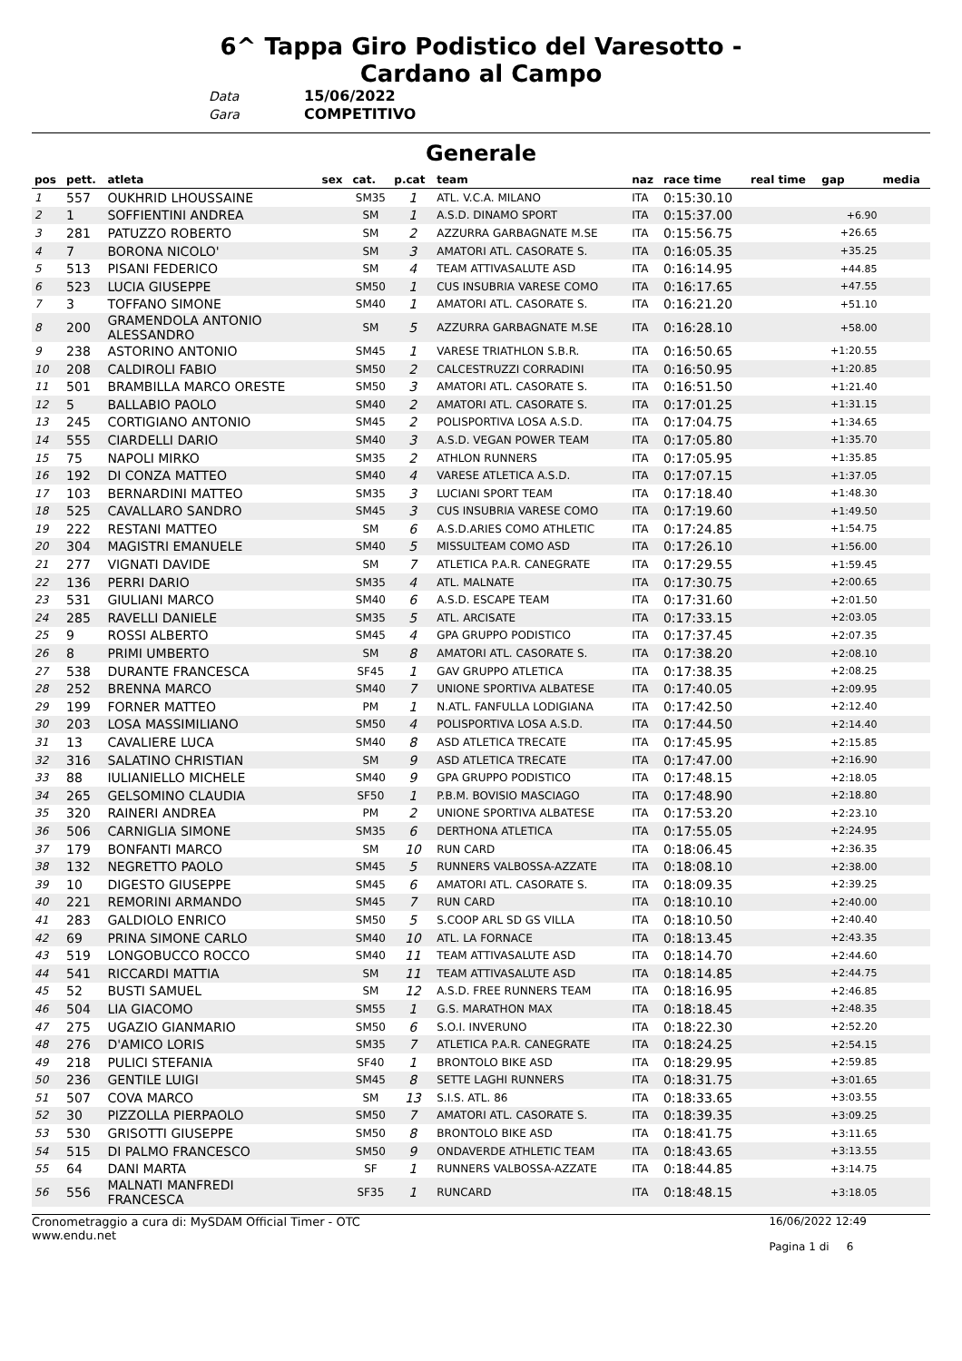6^ Tappa Giro Podistico del Varesotto -
Cardano al Campo
Data 15/06/2022
Gara COMPETITIVO
Generale
| pos | pett. | atleta | sex | cat. | p.cat | team | naz | race time | real time | gap | media |
| --- | --- | --- | --- | --- | --- | --- | --- | --- | --- | --- | --- |
| 1 | 557 | OUKHRID LHOUSSAINE | | SM35 | 1 | ATL. V.C.A. MILANO | ITA | 0:15:30.10 | | | |
| 2 | 1 | SOFFIENTINI ANDREA | | SM | 1 | A.S.D. DINAMO SPORT | ITA | 0:15:37.00 | | +6.90 | |
| 3 | 281 | PATUZZO ROBERTO | | SM | 2 | AZZURRA GARBAGNATE M.SE | ITA | 0:15:56.75 | | +26.65 | |
| 4 | 7 | BORONA NICOLO' | | SM | 3 | AMATORI ATL. CASORATE S. | ITA | 0:16:05.35 | | +35.25 | |
| 5 | 513 | PISANI FEDERICO | | SM | 4 | TEAM ATTIVASALUTE ASD | ITA | 0:16:14.95 | | +44.85 | |
| 6 | 523 | LUCIA GIUSEPPE | | SM50 | 1 | CUS INSUBRIA VARESE COMO | ITA | 0:16:17.65 | | +47.55 | |
| 7 | 3 | TOFFANO SIMONE | | SM40 | 1 | AMATORI ATL. CASORATE S. | ITA | 0:16:21.20 | | +51.10 | |
| 8 | 200 | GRAMENDOLA ANTONIO ALESSANDRO | | SM | 5 | AZZURRA GARBAGNATE M.SE | ITA | 0:16:28.10 | | +58.00 | |
| 9 | 238 | ASTORINO ANTONIO | | SM45 | 1 | VARESE TRIATHLON S.B.R. | ITA | 0:16:50.65 | | +1:20.55 | |
| 10 | 208 | CALDIROLI FABIO | | SM50 | 2 | CALCESTRUZZI CORRADINI | ITA | 0:16:50.95 | | +1:20.85 | |
| 11 | 501 | BRAMBILLA MARCO ORESTE | | SM50 | 3 | AMATORI ATL. CASORATE S. | ITA | 0:16:51.50 | | +1:21.40 | |
| 12 | 5 | BALLABIO PAOLO | | SM40 | 2 | AMATORI ATL. CASORATE S. | ITA | 0:17:01.25 | | +1:31.15 | |
| 13 | 245 | CORTIGIANO ANTONIO | | SM45 | 2 | POLISPORTIVA LOSA A.S.D. | ITA | 0:17:04.75 | | +1:34.65 | |
| 14 | 555 | CIARDELLI DARIO | | SM40 | 3 | A.S.D. VEGAN POWER TEAM | ITA | 0:17:05.80 | | +1:35.70 | |
| 15 | 75 | NAPOLI MIRKO | | SM35 | 2 | ATHLON RUNNERS | ITA | 0:17:05.95 | | +1:35.85 | |
| 16 | 192 | DI CONZA MATTEO | | SM40 | 4 | VARESE ATLETICA A.S.D. | ITA | 0:17:07.15 | | +1:37.05 | |
| 17 | 103 | BERNARDINI MATTEO | | SM35 | 3 | LUCIANI SPORT TEAM | ITA | 0:17:18.40 | | +1:48.30 | |
| 18 | 525 | CAVALLARO SANDRO | | SM45 | 3 | CUS INSUBRIA VARESE COMO | ITA | 0:17:19.60 | | +1:49.50 | |
| 19 | 222 | RESTANI MATTEO | | SM | 6 | A.S.D.ARIES COMO ATHLETIC | ITA | 0:17:24.85 | | +1:54.75 | |
| 20 | 304 | MAGISTRI EMANUELE | | SM40 | 5 | MISSULTEAM COMO ASD | ITA | 0:17:26.10 | | +1:56.00 | |
| 21 | 277 | VIGNATI DAVIDE | | SM | 7 | ATLETICA P.A.R. CANEGRATE | ITA | 0:17:29.55 | | +1:59.45 | |
| 22 | 136 | PERRI DARIO | | SM35 | 4 | ATL. MALNATE | ITA | 0:17:30.75 | | +2:00.65 | |
| 23 | 531 | GIULIANI MARCO | | SM40 | 6 | A.S.D. ESCAPE TEAM | ITA | 0:17:31.60 | | +2:01.50 | |
| 24 | 285 | RAVELLI DANIELE | | SM35 | 5 | ATL. ARCISATE | ITA | 0:17:33.15 | | +2:03.05 | |
| 25 | 9 | ROSSI ALBERTO | | SM45 | 4 | GPA GRUPPO PODISTICO | ITA | 0:17:37.45 | | +2:07.35 | |
| 26 | 8 | PRIMI UMBERTO | | SM | 8 | AMATORI ATL. CASORATE S. | ITA | 0:17:38.20 | | +2:08.10 | |
| 27 | 538 | DURANTE FRANCESCA | | SF45 | 1 | GAV GRUPPO ATLETICA | ITA | 0:17:38.35 | | +2:08.25 | |
| 28 | 252 | BRENNA MARCO | | SM40 | 7 | UNIONE SPORTIVA ALBATESE | ITA | 0:17:40.05 | | +2:09.95 | |
| 29 | 199 | FORNER MATTEO | | PM | 1 | N.ATL. FANFULLA LODIGIANA | ITA | 0:17:42.50 | | +2:12.40 | |
| 30 | 203 | LOSA MASSIMILIANO | | SM50 | 4 | POLISPORTIVA LOSA A.S.D. | ITA | 0:17:44.50 | | +2:14.40 | |
| 31 | 13 | CAVALIERE LUCA | | SM40 | 8 | ASD ATLETICA TRECATE | ITA | 0:17:45.95 | | +2:15.85 | |
| 32 | 316 | SALATINO CHRISTIAN | | SM | 9 | ASD ATLETICA TRECATE | ITA | 0:17:47.00 | | +2:16.90 | |
| 33 | 88 | IULIANIELLO MICHELE | | SM40 | 9 | GPA GRUPPO PODISTICO | ITA | 0:17:48.15 | | +2:18.05 | |
| 34 | 265 | GELSOMINO CLAUDIA | | SF50 | 1 | P.B.M. BOVISIO MASCIAGO | ITA | 0:17:48.90 | | +2:18.80 | |
| 35 | 320 | RAINERI ANDREA | | PM | 2 | UNIONE SPORTIVA ALBATESE | ITA | 0:17:53.20 | | +2:23.10 | |
| 36 | 506 | CARNIGLIA SIMONE | | SM35 | 6 | DERTHONA ATLETICA | ITA | 0:17:55.05 | | +2:24.95 | |
| 37 | 179 | BONFANTI MARCO | | SM | 10 | RUN CARD | ITA | 0:18:06.45 | | +2:36.35 | |
| 38 | 132 | NEGRETTO PAOLO | | SM45 | 5 | RUNNERS VALBOSSA-AZZATE | ITA | 0:18:08.10 | | +2:38.00 | |
| 39 | 10 | DIGESTO GIUSEPPE | | SM45 | 6 | AMATORI ATL. CASORATE S. | ITA | 0:18:09.35 | | +2:39.25 | |
| 40 | 221 | REMORINI ARMANDO | | SM45 | 7 | RUN CARD | ITA | 0:18:10.10 | | +2:40.00 | |
| 41 | 283 | GALDIOLO ENRICO | | SM50 | 5 | S.COOP ARL SD GS VILLA | ITA | 0:18:10.50 | | +2:40.40 | |
| 42 | 69 | PRINA SIMONE CARLO | | SM40 | 10 | ATL. LA FORNACE | ITA | 0:18:13.45 | | +2:43.35 | |
| 43 | 519 | LONGOBUCCO ROCCO | | SM40 | 11 | TEAM ATTIVASALUTE ASD | ITA | 0:18:14.70 | | +2:44.60 | |
| 44 | 541 | RICCARDI MATTIA | | SM | 11 | TEAM ATTIVASALUTE ASD | ITA | 0:18:14.85 | | +2:44.75 | |
| 45 | 52 | BUSTI SAMUEL | | SM | 12 | A.S.D. FREE RUNNERS TEAM | ITA | 0:18:16.95 | | +2:46.85 | |
| 46 | 504 | LIA GIACOMO | | SM55 | 1 | G.S. MARATHON MAX | ITA | 0:18:18.45 | | +2:48.35 | |
| 47 | 275 | UGAZIO GIANMARIO | | SM50 | 6 | S.O.I. INVERUNO | ITA | 0:18:22.30 | | +2:52.20 | |
| 48 | 276 | D'AMICO LORIS | | SM35 | 7 | ATLETICA P.A.R. CANEGRATE | ITA | 0:18:24.25 | | +2:54.15 | |
| 49 | 218 | PULICI STEFANIA | | SF40 | 1 | BRONTOLO BIKE ASD | ITA | 0:18:29.95 | | +2:59.85 | |
| 50 | 236 | GENTILE LUIGI | | SM45 | 8 | SETTE LAGHI RUNNERS | ITA | 0:18:31.75 | | +3:01.65 | |
| 51 | 507 | COVA MARCO | | SM | 13 | S.I.S. ATL. 86 | ITA | 0:18:33.65 | | +3:03.55 | |
| 52 | 30 | PIZZOLLA PIERPAOLO | | SM50 | 7 | AMATORI ATL. CASORATE S. | ITA | 0:18:39.35 | | +3:09.25 | |
| 53 | 530 | GRISOTTI GIUSEPPE | | SM50 | 8 | BRONTOLO BIKE ASD | ITA | 0:18:41.75 | | +3:11.65 | |
| 54 | 515 | DI PALMO FRANCESCO | | SM50 | 9 | ONDAVERDE ATHLETIC TEAM | ITA | 0:18:43.65 | | +3:13.55 | |
| 55 | 64 | DANI MARTA | | SF | 1 | RUNNERS VALBOSSA-AZZATE | ITA | 0:18:44.85 | | +3:14.75 | |
| 56 | 556 | MALNATI MANFREDI FRANCESCA | | SF35 | 1 | RUNCARD | ITA | 0:18:48.15 | | +3:18.05 | |
Cronometraggio a cura di: MySDAM Official Timer - OTC
www.endu.net
16/06/2022 12:49
Pagina 1 di 6